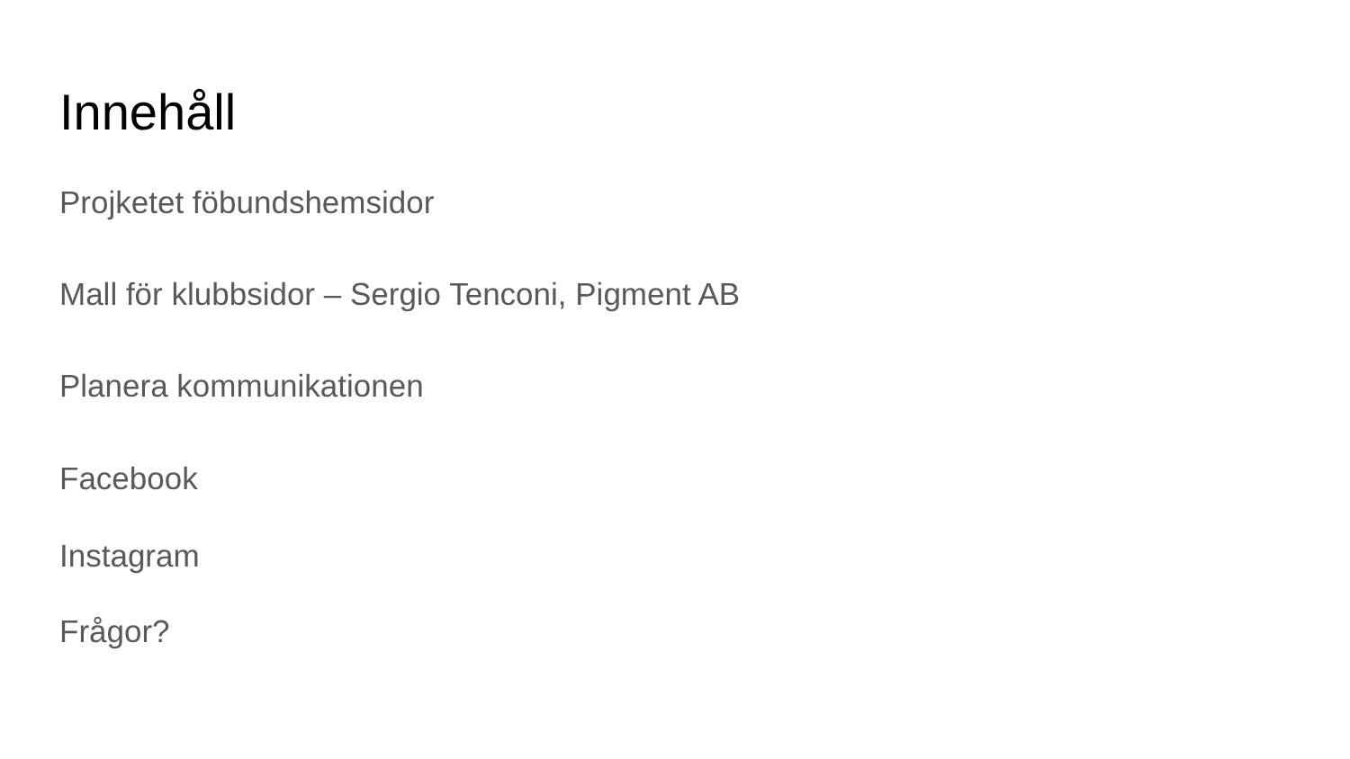Innehåll
Projketet föbundshemsidor
Mall för klubbsidor – Sergio Tenconi, Pigment AB
Planera kommunikationen
Facebook
Instagram
Frågor?